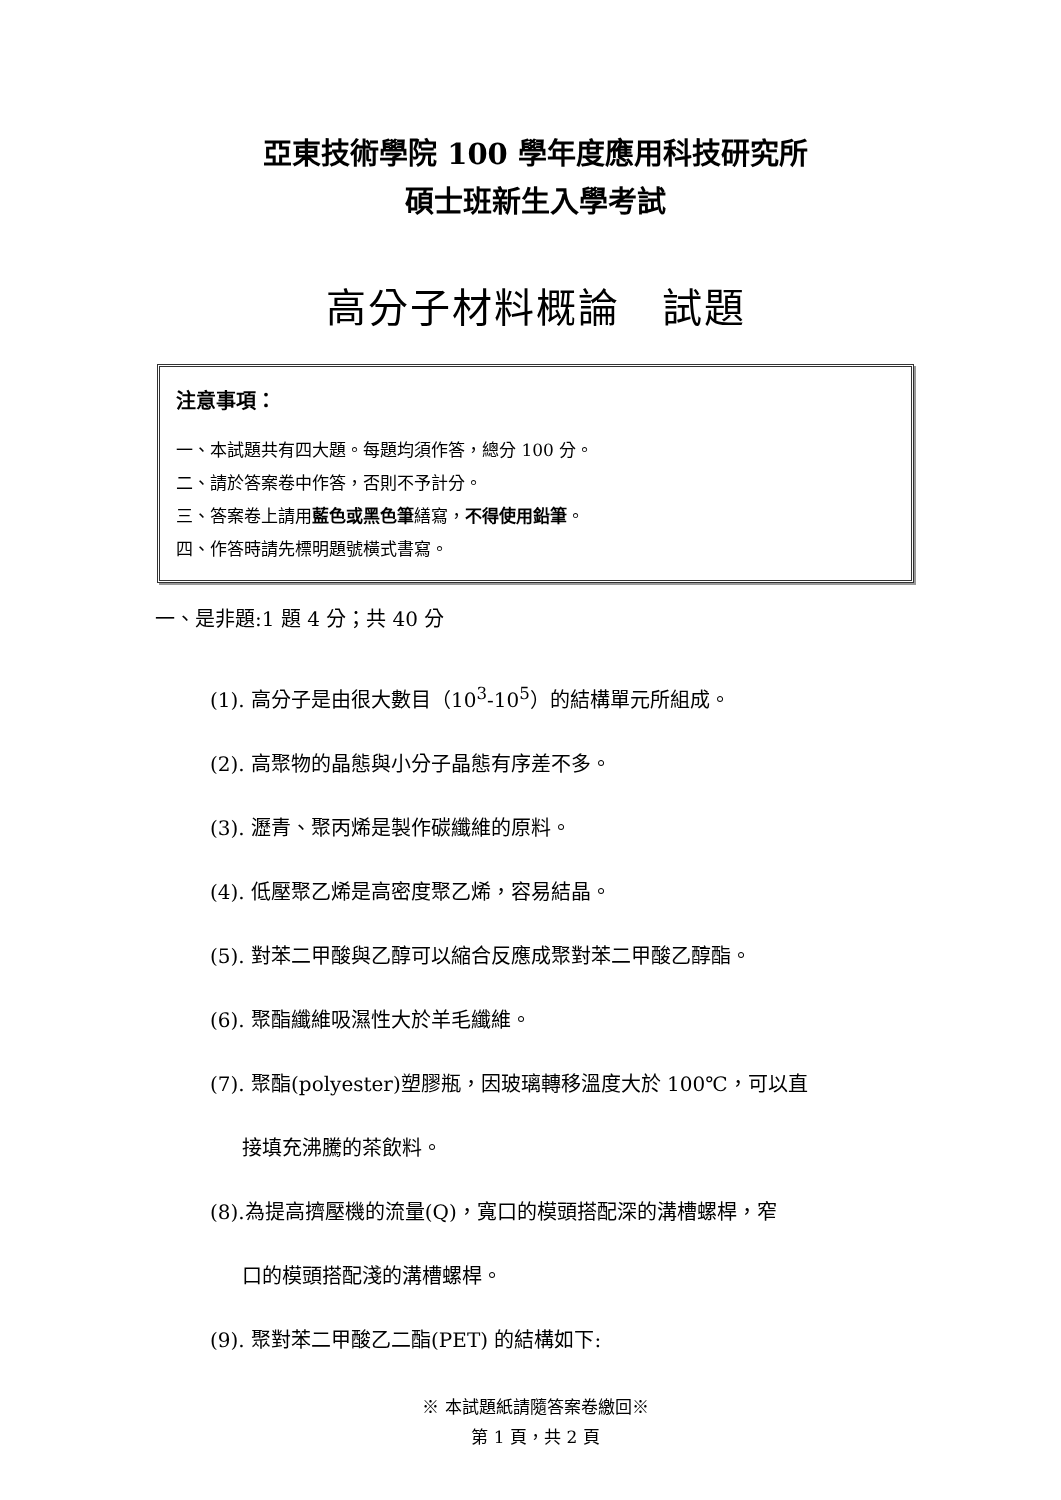亞東技術學院 100 學年度應用科技研究所
碩士班新生入學考試
高分子材料概論　試題
注意事項：
一、本試題共有四大題。每題均須作答，總分 100 分。
二、請於答案卷中作答，否則不予計分。
三、答案卷上請用藍色或黑色筆繕寫，不得使用鉛筆。
四、作答時請先標明題號橫式書寫。
一、是非題:1 題 4 分；共 40 分
(1). 高分子是由很大數目（10<sup>3</sup>-10<sup>5</sup>）的結構單元所組成。
(2). 高聚物的晶態與小分子晶態有序差不多。
(3). 瀝青、聚丙烯是製作碳纖維的原料。
(4). 低壓聚乙烯是高密度聚乙烯，容易結晶。
(5). 對苯二甲酸與乙醇可以縮合反應成聚對苯二甲酸乙醇酯。
(6). 聚酯纖維吸濕性大於羊毛纖維。
(7). 聚酯(polyester)塑膠瓶，因玻璃轉移溫度大於 100℃，可以直
接填充沸騰的茶飲料。
(8).為提高擠壓機的流量(Q)，寬口的模頭搭配深的溝槽螺桿，窄
口的模頭搭配淺的溝槽螺桿。
(9). 聚對苯二甲酸乙二酯(PET) 的結構如下:
※ 本試題紙請隨答案卷繳回※
第 1 頁，共 2 頁